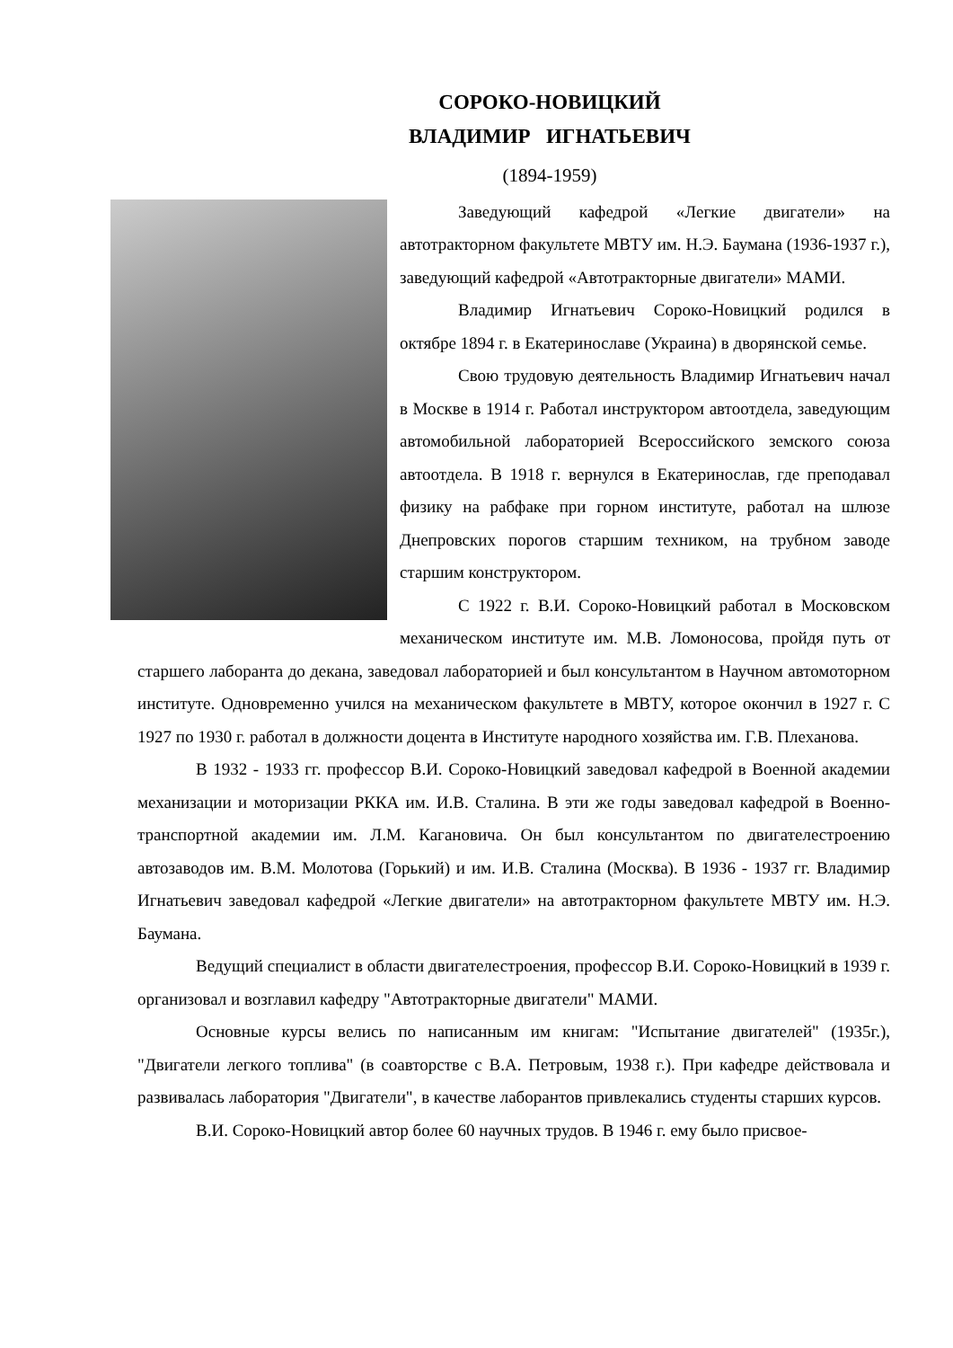СОРОКО-НОВИЦКИЙ
ВЛАДИМИР ИГНАТЬЕВИЧ
(1894-1959)
Заведующий кафедрой «Легкие двигатели» на автотракторном факультете МВТУ им. Н.Э. Баумана (1936-1937 г.), заведующий кафедрой «Автотракторные двигатели» МАМИ.
Владимир Игнатьевич Сороко-Новицкий родился в октябре 1894 г. в Екатеринославе (Украина) в дворянской семье.
Свою трудовую деятельность Владимир Игнатьевич начал в Москве в 1914 г. Работал инструктором автоотдела, заведующим автомобильной лабораторией Всероссийского земского союза автоотдела. В 1918 г. вернулся в Екатеринослав, где преподавал физику на рабфаке при горном институте, работал на шлюзе Днепровских порогов старшим техником, на трубном заводе старшим конструктором.
С 1922 г. В.И. Сороко-Новицкий работал в Московском механическом институте им. М.В. Ломоносова, пройдя путь от старшего лаборанта до декана, заведовал лабораторией и был консультантом в Научном автомоторном институте. Одновременно учился на механическом факультете в МВТУ, которое окончил в 1927 г. С 1927 по 1930 г. работал в должности доцента в Институте народного хозяйства им. Г.В. Плеханова.
В 1932 - 1933 гг. профессор В.И. Сороко-Новицкий заведовал кафедрой в Военной академии механизации и моторизации РККА им. И.В. Сталина. В эти же годы заведовал кафедрой в Военно-транспортной академии им. Л.М. Кагановича. Он был консультантом по двигателестроению автозаводов им. В.М. Молотова (Горький) и им. И.В. Сталина (Москва). В 1936 - 1937 гг. Владимир Игнатьевич заведовал кафедрой «Легкие двигатели» на автотракторном факультете МВТУ им. Н.Э. Баумана.
Ведущий специалист в области двигателестроения, профессор В.И. Сороко-Новицкий в 1939 г. организовал и возглавил кафедру "Автотракторные двигатели" МАМИ.
Основные курсы велись по написанным им книгам: "Испытание двигателей" (1935г.), "Двигатели легкого топлива" (в соавторстве с В.А. Петровым, 1938 г.). При кафедре действовала и развивалась лаборатория "Двигатели", в качестве лаборантов привлекались студенты старших курсов.
В.И. Сороко-Новицкий автор более 60 научных трудов. В 1946 г. ему было присвое-